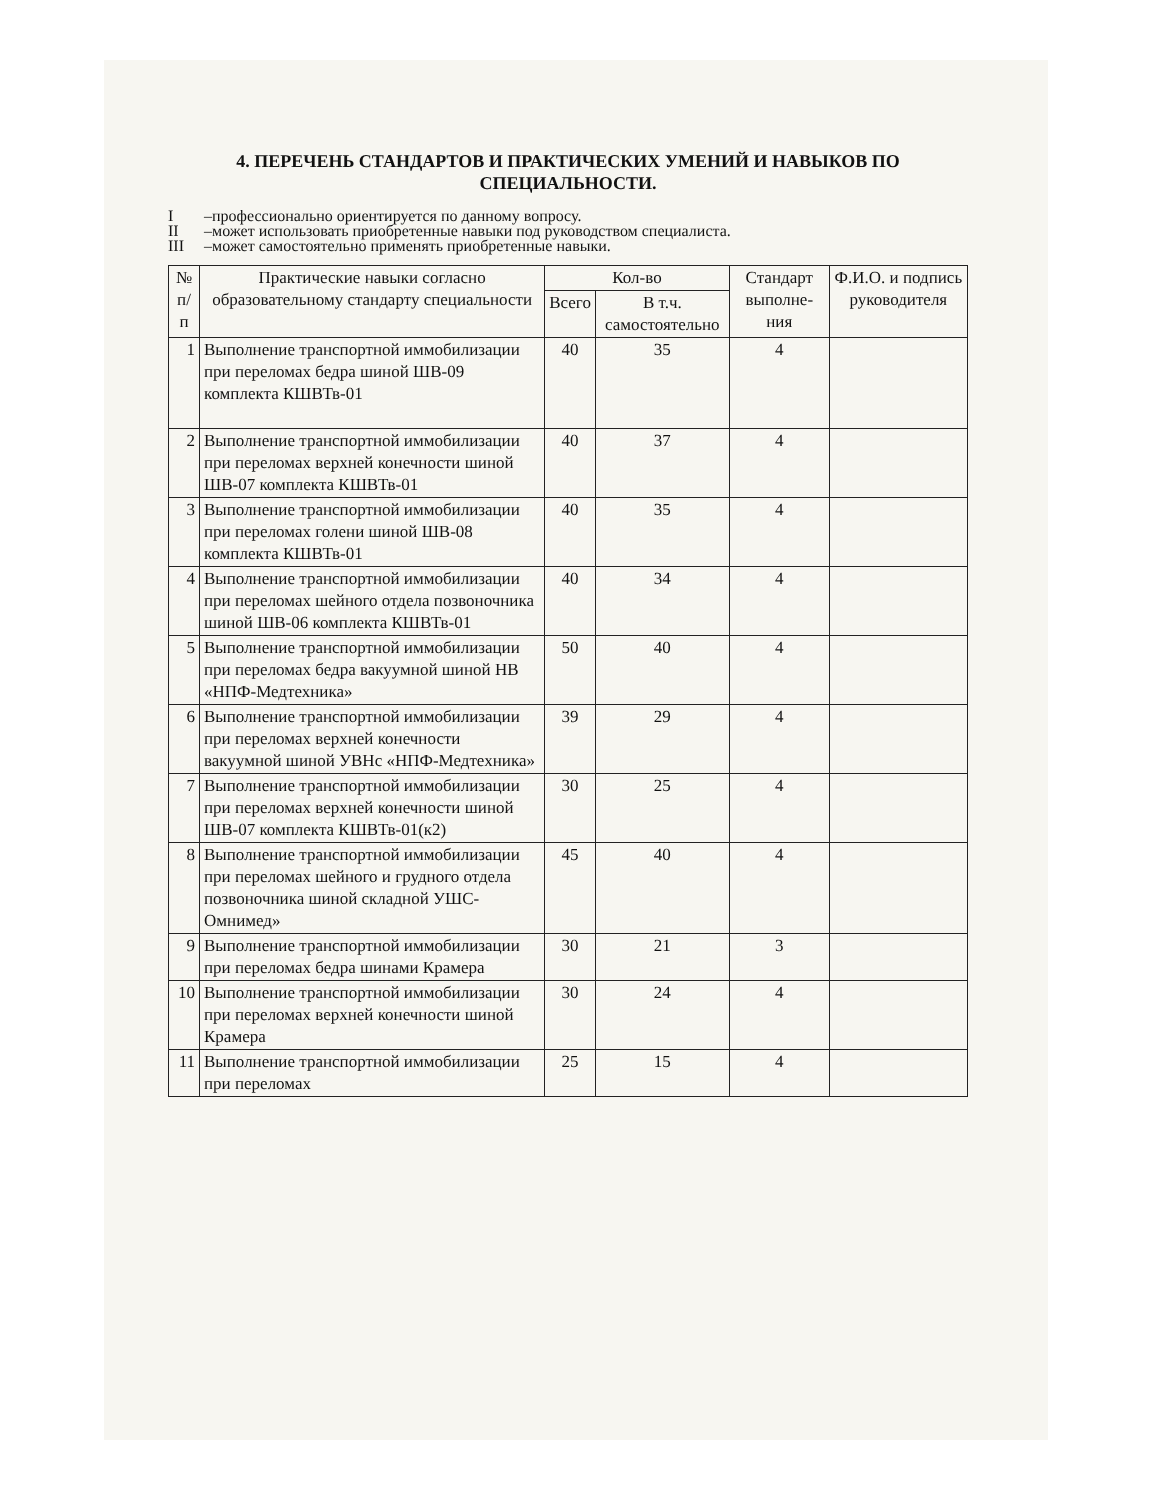4. ПЕРЕЧЕНЬ СТАНДАРТОВ И ПРАКТИЧЕСКИХ УМЕНИЙ И НАВЫКОВ ПО СПЕЦИАЛЬНОСТИ.
I –профессионально ориентируется по данному вопросу.
II –может использовать приобретенные навыки под руководством специалиста.
III –может самостоятельно применять приобретенные навыки.
| № п/п | Практические навыки согласно образовательному стандарту специальности | Кол-во | | Стандарт выполне-ния | Ф.И.О. и подпись руководителя |
| --- | --- | --- | --- | --- | --- |
| | | Всего | В т.ч. самостоятельно | | |
| 1 | Выполнение транспортной иммобилизации при переломах бедра шиной ШВ-09 комплекта КШВТв-01 | 40 | 35 | 4 | |
| 2 | Выполнение транспортной иммобилизации при переломах верхней конечности шиной ШВ-07 комплекта КШВТв-01 | 40 | 37 | 4 | |
| 3 | Выполнение транспортной иммобилизации при переломах голени шиной ШВ-08 комплекта КШВТв-01 | 40 | 35 | 4 | |
| 4 | Выполнение транспортной иммобилизации при переломах шейного отдела позвоночника шиной ШВ-06 комплекта КШВТв-01 | 40 | 34 | 4 | |
| 5 | Выполнение транспортной иммобилизации при переломах бедра вакуумной шиной НВ «НПФ-Медтехника» | 50 | 40 | 4 | |
| 6 | Выполнение транспортной иммобилизации при переломах верхней конечности вакуумной шиной УВНс «НПФ-Медтехника» | 39 | 29 | 4 | |
| 7 | Выполнение транспортной иммобилизации при переломах верхней конечности шиной ШВ-07 комплекта КШВТв-01(к2) | 30 | 25 | 4 | |
| 8 | Выполнение транспортной иммобилизации при переломах шейного и грудного отдела позвоночника шиной складной УШС- Омнимед» | 45 | 40 | 4 | |
| 9 | Выполнение транспортной иммобилизации при переломах бедра шинами Крамера | 30 | 21 | 3 | |
| 10 | Выполнение транспортной иммобилизации при переломах верхней конечности шиной Крамера | 30 | 24 | 4 | |
| 11 | Выполнение транспортной иммобилизации при переломах | 25 | 15 | 4 | |